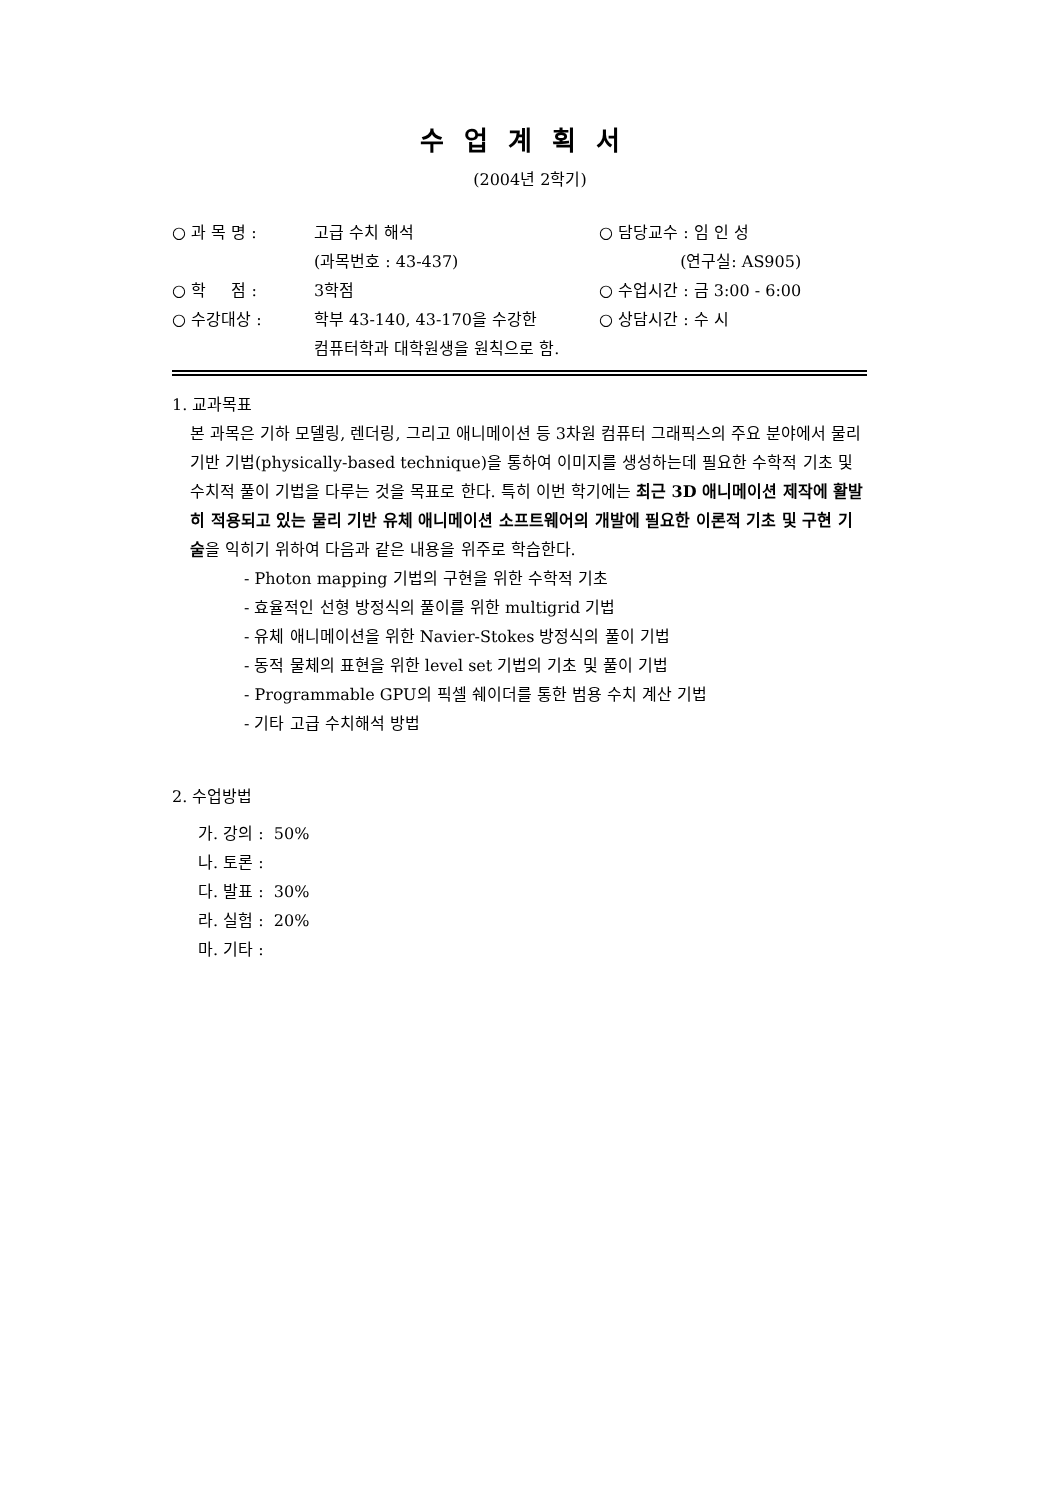수업계획서
(2004년 2학기)
| ○ 과 목 명 : | 고급 수치 해석 | ○ 담당교수 : 임 인 성 |
| | (과목번호 : 43-437) | (연구실: AS905) |
| ○ 학 점 : | 3학점 | ○ 수업시간 : 금 3:00 - 6:00 |
| ○ 수강대상 : | 학부 43-140, 43-170을 수강한 컴퓨터학과 대학원생을 원칙으로 함. | ○ 상담시간 : 수 시 |
1. 교과목표
본 과목은 기하 모델링, 렌더링, 그리고 애니메이션 등 3차원 컴퓨터 그래픽스의 주요 분야에서 물리 기반 기법(physically-based technique)을 통하여 이미지를 생성하는데 필요한 수학적 기초 및 수치적 풀이 기법을 다루는 것을 목표로 한다. 특히 이번 학기에는 최근 3D 애니메이션 제작에 활발히 적용되고 있는 물리 기반 유체 애니메이션 소프트웨어의 개발에 필요한 이론적 기초 및 구현 기술을 익히기 위하여 다음과 같은 내용을 위주로 학습한다.
- Photon mapping 기법의 구현을 위한 수학적 기초
- 효율적인 선형 방정식의 풀이를 위한 multigrid 기법
- 유체 애니메이션을 위한 Navier-Stokes 방정식의 풀이 기법
- 동적 물체의 표현을 위한 level set 기법의 기초 및 풀이 기법
- Programmable GPU의 픽셀 쉐이더를 통한 범용 수치 계산 기법
- 기타 고급 수치해석 방법
2. 수업방법
가. 강의 : 50%
나. 토론 :
다. 발표 : 30%
라. 실험 : 20%
마. 기타 :